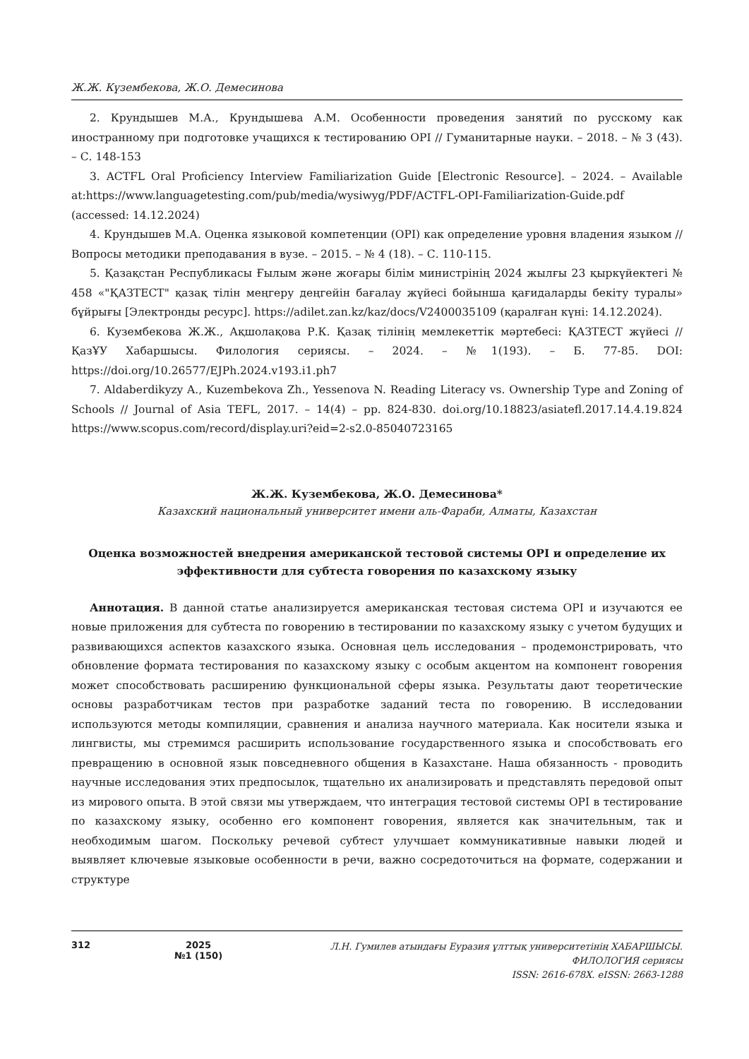Ж.Ж. Күзембекова, Ж.О. Демесинова
2. Крундышев М.А., Крундышева А.М. Особенности проведения занятий по русскому как иностранному при подготовке учащихся к тестированию OPI // Гуманитарные науки. – 2018. – № 3 (43). – С. 148-153
3. ACTFL Oral Proficiency Interview Familiarization Guide [Electronic Resource]. – 2024. – Available at:https://www.languagetesting.com/pub/media/wysiwyg/PDF/ACTFL-OPI-Familiarization-Guide.pdf (accessed: 14.12.2024)
4. Крундышев М.А. Оценка языковой компетенции (OPI) как определение уровня владения языком // Вопросы методики преподавания в вузе. – 2015. – № 4 (18). – С. 110-115.
5. Қазақстан Республикасы Ғылым және жоғары білім министрінің 2024 жылғы 23 қыркүйектегі № 458 «"ҚАЗТЕСТ" қазақ тілін меңгеру деңгейін бағалау жүйесі бойынша қағидаларды бекіту туралы» бұйрығы [Электронды ресурс]. https://adilet.zan.kz/kaz/docs/V2400035109 (қаралған күні: 14.12.2024).
6. Кузембекова Ж.Ж., Ақшолақова Р.К. Қазақ тілінің мемлекеттік мәртебесі: ҚАЗТЕСТ жүйесі // ҚазҰУ Хабаршысы. Филология сериясы. – 2024. – №1(193). – Б. 77-85. DOI: https://doi.org/10.26577/EJPh.2024.v193.i1.ph7
7. Aldaberdikyzy A., Kuzembekova Zh., Yessenova N. Reading Literacy vs. Ownership Type and Zoning of Schools // Journal of Asia TEFL, 2017. – 14(4) – pp. 824-830. doi.org/10.18823/asiatefl.2017.14.4.19.824 https://www.scopus.com/record/display.uri?eid=2-s2.0-85040723165
Ж.Ж. Кузембекова, Ж.О. Демесинова*
Казахский национальный университет имени аль-Фараби, Алматы, Казахстан
Оценка возможностей внедрения американской тестовой системы OPI и определение их эффективности для субтеста говорения по казахскому языку
Аннотация. В данной статье анализируется американская тестовая система OPI и изучаются ее новые приложения для субтеста по говорению в тестировании по казахскому языку с учетом будущих и развивающихся аспектов казахского языка. Основная цель исследования – продемонстрировать, что обновление формата тестирования по казахскому языку с особым акцентом на компонент говорения может способствовать расширению функциональной сферы языка. Результаты дают теоретические основы разработчикам тестов при разработке заданий теста по говорению. В исследовании используются методы компиляции, сравнения и анализа научного материала. Как носители языка и лингвисты, мы стремимся расширить использование государственного языка и способствовать его превращению в основной язык повседневного общения в Казахстане. Наша обязанность - проводить научные исследования этих предпосылок, тщательно их анализировать и представлять передовой опыт из мирового опыта. В этой связи мы утверждаем, что интеграция тестовой системы OPI в тестирование по казахскому языку, особенно его компонент говорения, является как значительным, так и необходимым шагом. Поскольку речевой субтест улучшает коммуникативные навыки людей и выявляет ключевые языковые особенности в речи, важно сосредоточиться на формате, содержании и структуре
312 2025
№1 (150)
Л.Н. Гумилев атындағы Еуразия ұлттық университетінің ХАБАРШЫСЫ.
ФИЛОЛОГИЯ сериясы
ISSN: 2616-678X. eISSN: 2663-1288